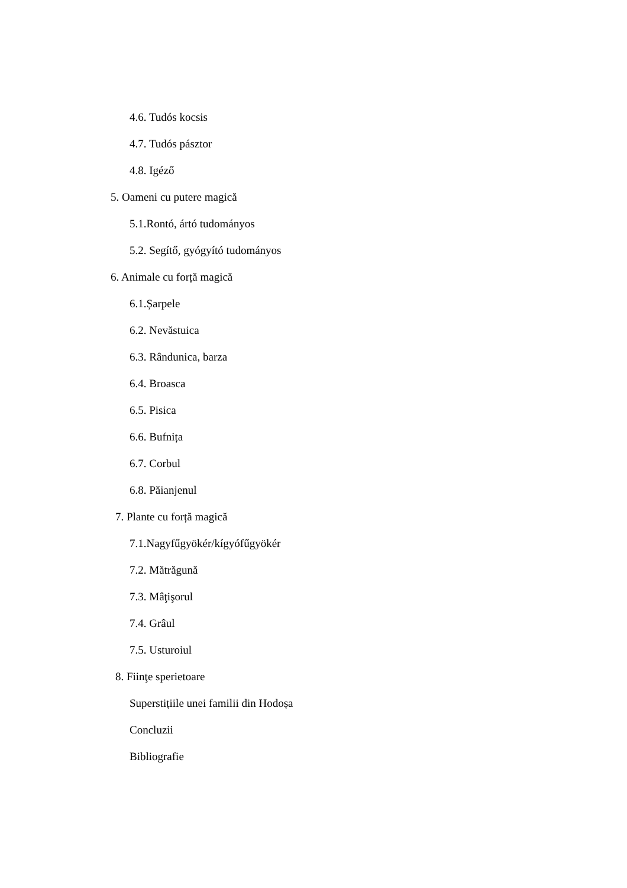4.6. Tudós kocsis
4.7. Tudós pásztor
4.8. Igéző
5. Oameni cu putere magică
5.1.Rontó, ártó tudományos
5.2. Segítő, gyógyító tudományos
6. Animale cu forță magică
6.1.Șarpele
6.2. Nevăstuica
6.3. Rândunica, barza
6.4. Broasca
6.5. Pisica
6.6. Bufnița
6.7. Corbul
6.8. Păianjenul
7. Plante cu forță magică
7.1.Nagyfűgyökér/kígyófűgyökér
7.2. Mătrăgună
7.3. Mâţişorul
7.4. Grâul
7.5. Usturoiul
8. Fiinţe sperietoare
Superstițiile unei familii din Hodoșa
Concluzii
Bibliografie